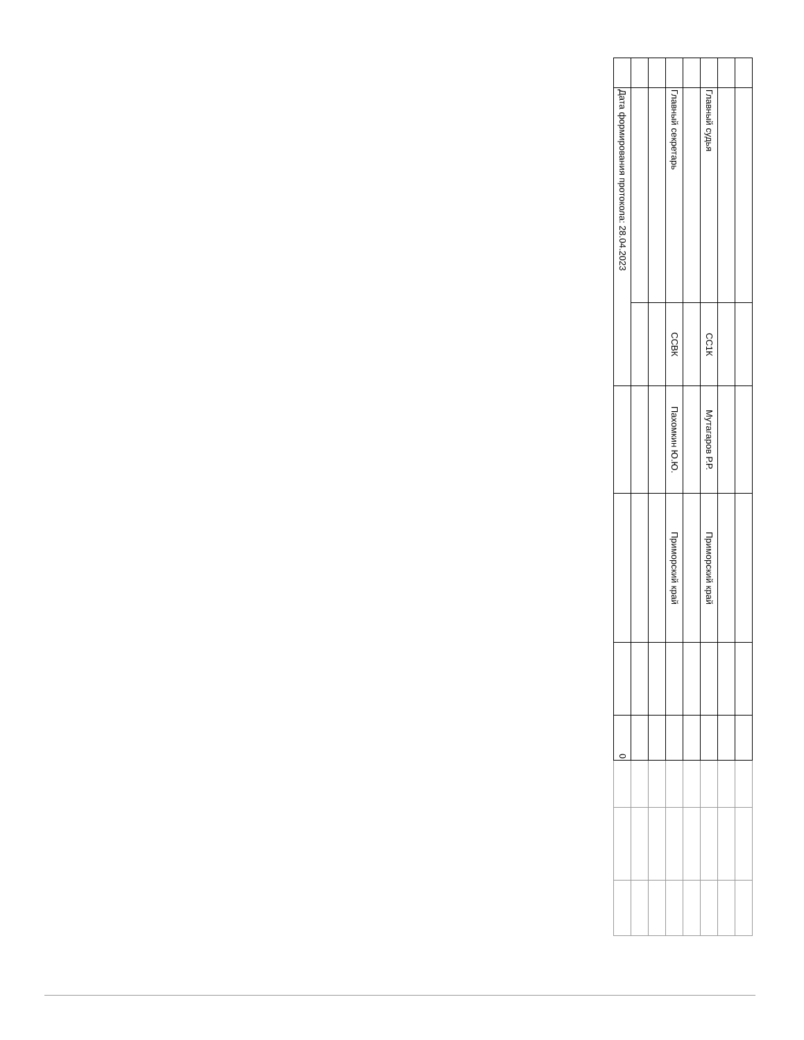| | Главный судья | СС1К | Мутагаров Р.Р. | Приморский край | | | | | |
| | Главный секретарь | ССВК | Пахомкин Ю.Ю. | Приморский край | | | | | |
| | Дата формирования протокола: 28.04.2023 | | | | | 0 | | | |